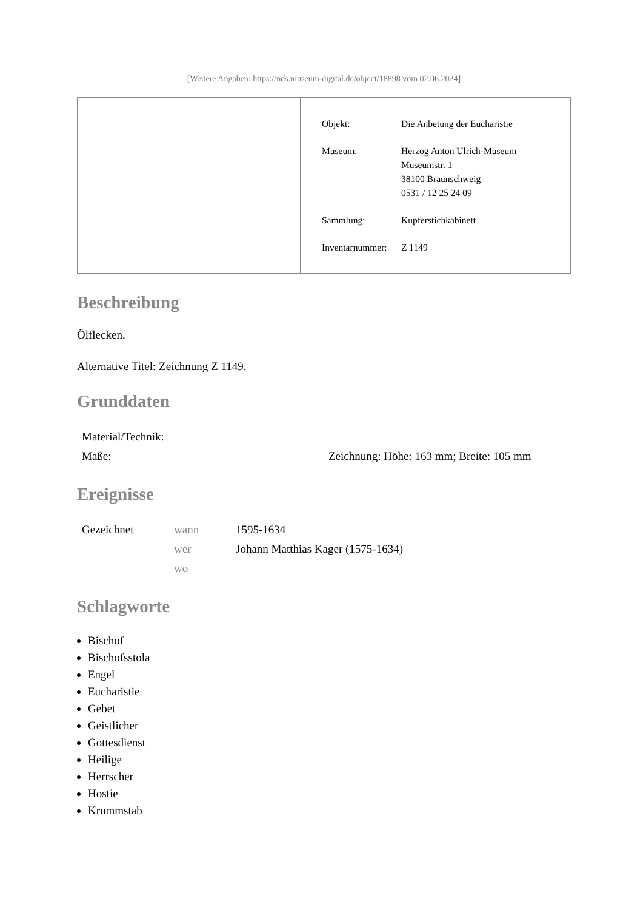[Weitere Angaben: https://nds.museum-digital.de/object/18898 vom 02.06.2024]
| Objekt: | Die Anbetung der Eucharistie |
| Museum: | Herzog Anton Ulrich-Museum Museumstr. 1 38100 Braunschweig 0531 / 12 25 24 09 |
| Sammlung: | Kupferstichkabinett |
| Inventarnummer: | Z 1149 |
Beschreibung
Ölflecken.
Alternative Titel: Zeichnung Z 1149.
Grunddaten
| Material/Technik: | |
| Maße: | Zeichnung: Höhe: 163 mm; Breite: 105 mm |
Ereignisse
| Gezeichnet | wann | 1595-1634 |
| | wer | Johann Matthias Kager (1575-1634) |
| | wo | |
Schlagworte
Bischof
Bischofsstola
Engel
Eucharistie
Gebet
Geistlicher
Gottesdienst
Heilige
Herrscher
Hostie
Krummstab